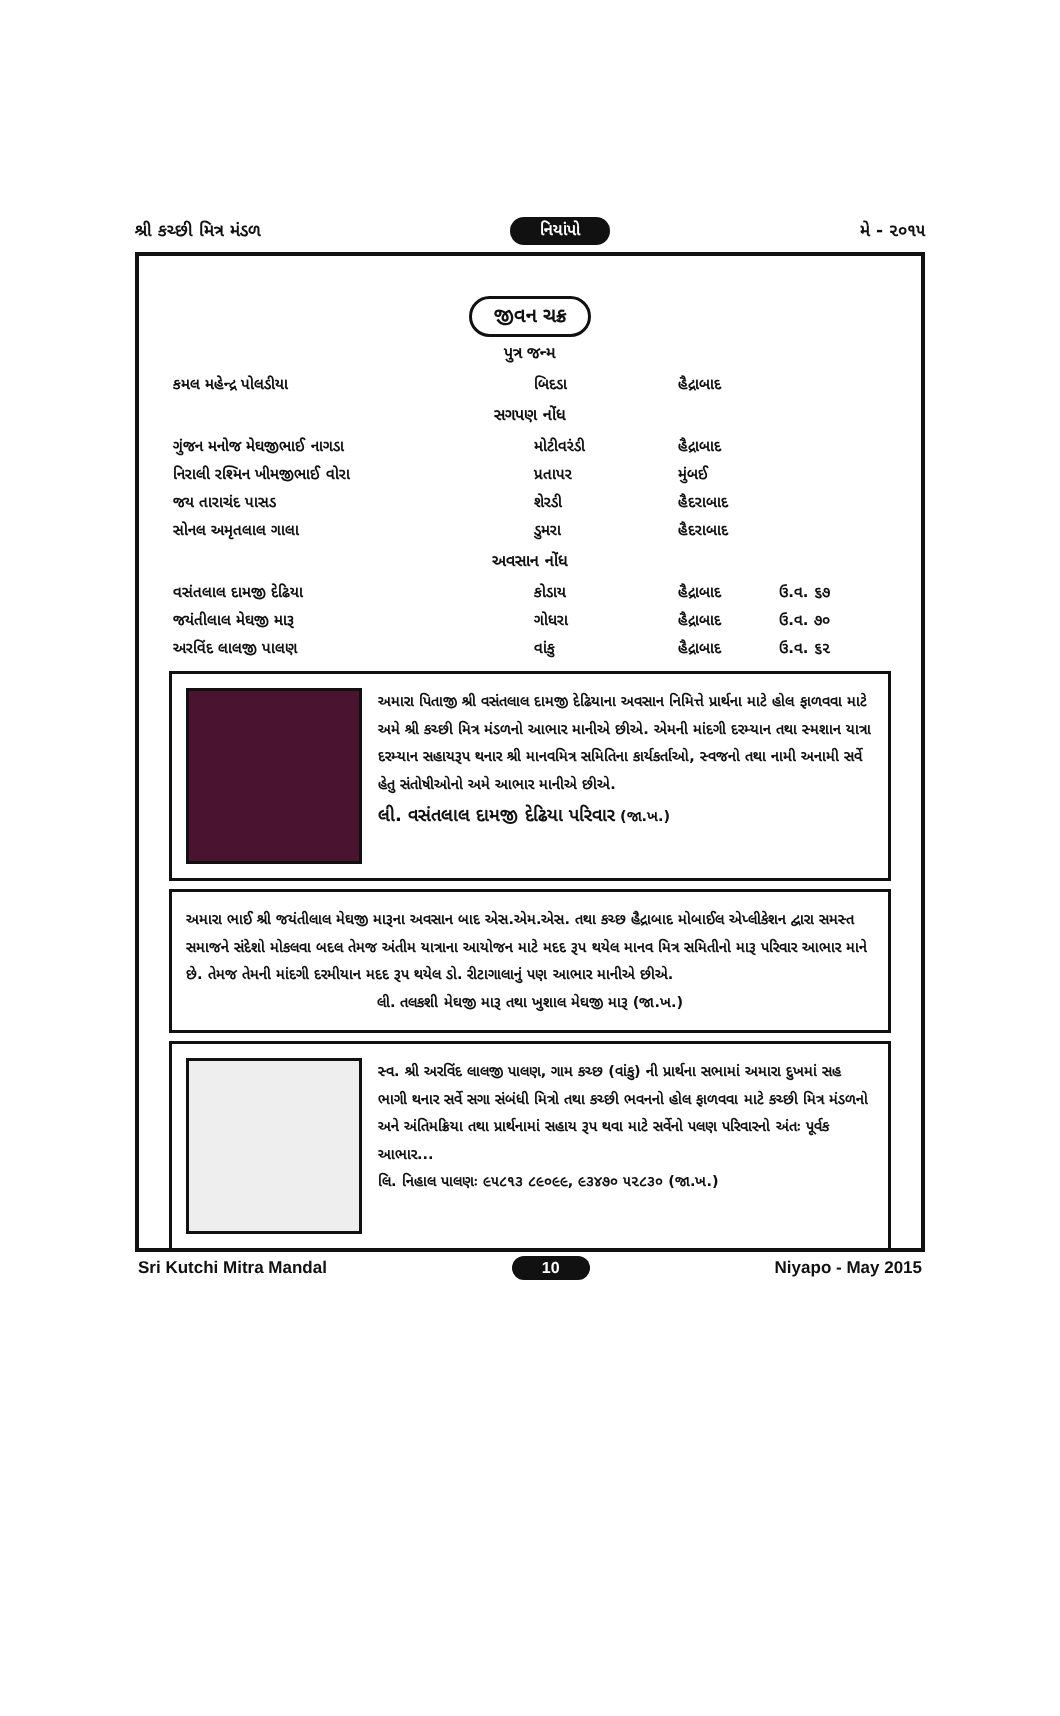શ્રી કચ્છી મિત્ર મંડળ નિયાંપો મે - ૨૦૧૫
જીવન ચક્ર
પુત્ર જન્મ
| કમલ મહેન્દ્ર પોલડીયા | બિદડા | હૈદ્રાબાદ | |
સગપણ નોંધ
| ગુંજન મનોજ મેઘજીભાઈ નાગડા | મોટીવરંડી | હૈદ્રાબાદ | |
| નિરાલી રશ્મિન ખીમજીભાઈ વોરા | પ્રતાપર | મુંબઈ | |
| જય તારાચંદ પાસડ | શેરડી | હૈદરાબાદ | |
| સોનલ અમૃતલાલ ગાલા | ડુમરા | હૈદરાબાદ | |
અવસાન નોંધ
| વસંતલાલ દામજી દેઢિયા | કોડાય | હૈદ્રાબાદ | ઉ.વ. ૬૭ |
| જયંતીલાલ મેઘજી મારૂ | ગોધરા | હૈદ્રાબાદ | ઉ.વ. ૭૦ |
| અરવિંદ લાલજી પાલણ | વાંકુ | હૈદ્રાબાદ | ઉ.વ. ૬૨ |
અમારા પિતાજી શ્રી વસંતલાલ દામજી દેઢિયાના અવસાન નિમિત્તે પ્રાર્થના માટે હોલ ફાળવવા માટે અમે શ્રી કચ્છી મિત્ર મંડળનો આભાર માનીએ છીએ. એમની માંદગી દરમ્યાન તથા સ્મશાન યાત્રા દરમ્યાન સહાયરૂપ થનાર શ્રી માનવમિત્ર સમિતિના કાર્યકર્તાઓ, સ્વજનો તથા નામી અનામી સર્વે હેતુ સંતોષીઓનો અમે આભાર માનીએ છીએ.
લી. વસંતલાલ દામજી દેઢિયા પરિવાર (જા.ખ.)
અમારા ભાઈ શ્રી જયંતીલાલ મેઘજી મારૂના અવસાન બાદ એસ.એમ.એસ. તથા કચ્છ હૈદ્રાબાદ મોબાઈલ એપ્લીકેશન દ્વારા સમસ્ત સમાજને સંદેશો મોકલવા બદલ તેમજ અંતીમ યાત્રાના આયોજન માટે મદદ રૂપ થયેલ માનવ મિત્ર સમિતીનો મારૂ પરિવાર આભાર માને છે. તેમજ તેમની માંદગી દરમીયાન મદદ રૂપ થયેલ ડો. રીટાગાલાનું પણ આભાર માનીએ છીએ.
લી. તલકશી મેઘજી મારૂ તથા ખુશાલ મેઘજી મારૂ (જા.ખ.)
સ્વ. શ્રી અરવિંદ લાલજી પાલણ, ગામ કચ્છ (વાંકુ) ની પ્રાર્થના સભામાં અમારા દુખમાં સહ ભાગી થનાર સર્વે સગા સંબંધી મિત્રો તથા કચ્છી ભવનનો હોલ ફાળવવા માટે કચ્છી મિત્ર મંડળનો અને અંતિમક્રિયા તથા પ્રાર્થનામાં સહાય રૂપ થવા માટે સર્વેનો પલણ પરિવારનો અંતઃ પૂર્વક આભાર...
લિ. નિહાલ પાલણઃ ૯૫૮૧૩ ૮૯૦૯૯, ૯૩૪૭૦ ૫૨૮૩૦ (જા.ખ.)
Sri Kutchi Mitra Mandal 10 Niyapo - May 2015